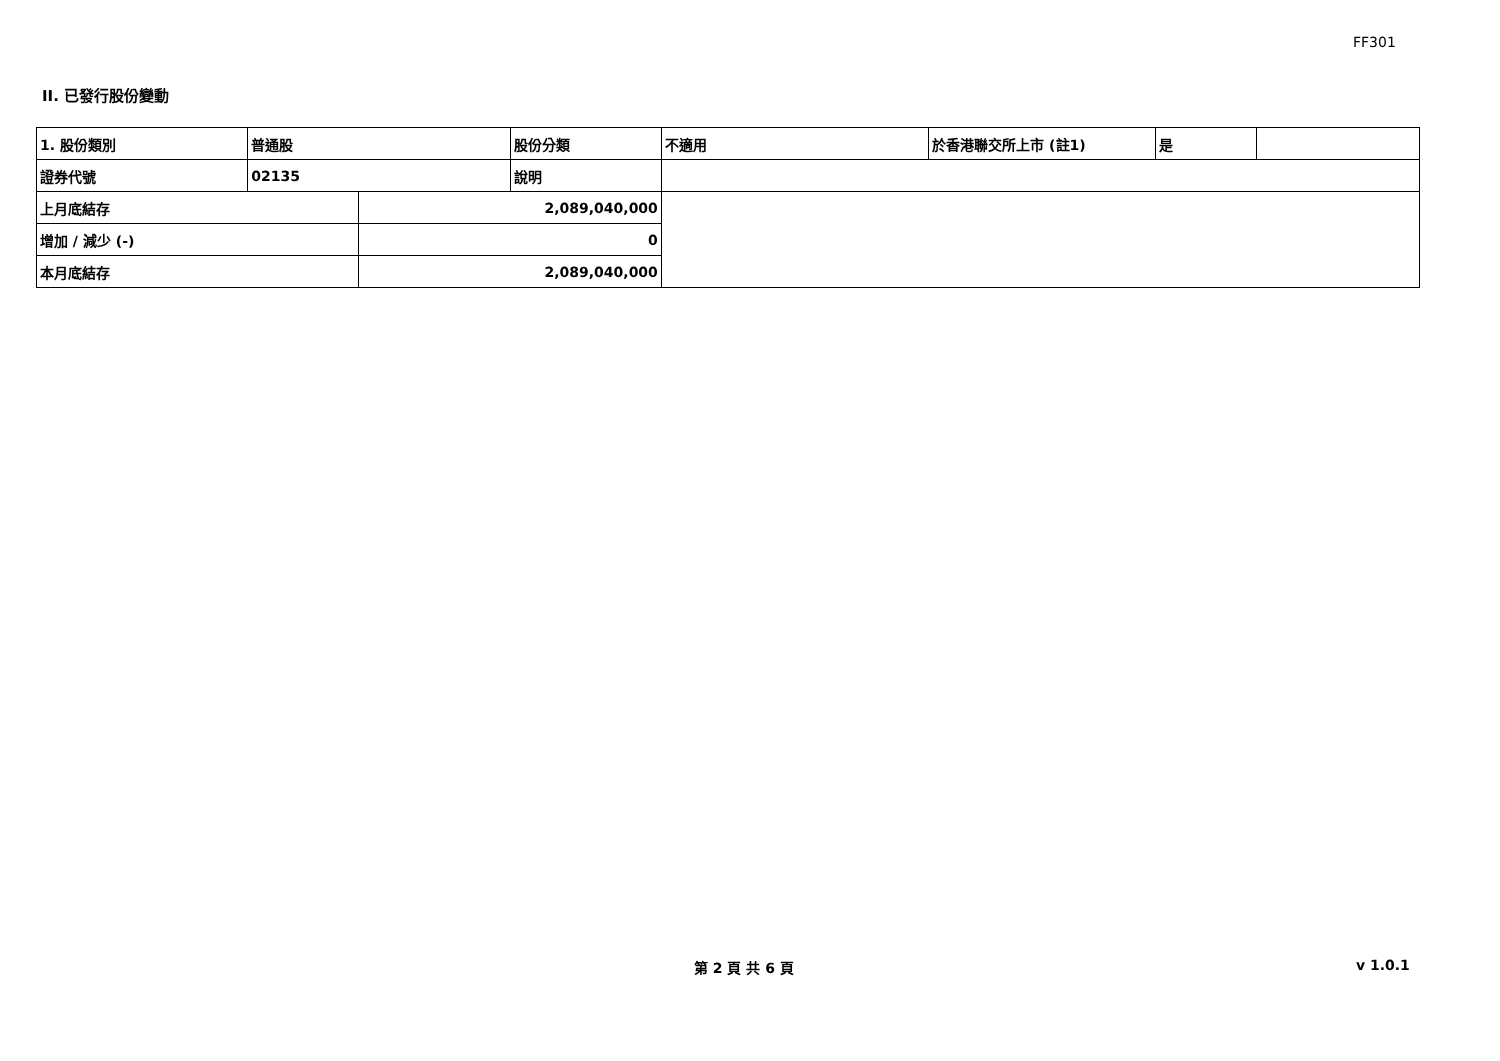FF301
II. 已發行股份變動
| 1. 股份類別 | 普通股 | | 股份分類 | 不適用 | 於香港聯交所上市 (註1) | 是 | |
| 證券代號 | 02135 | | 說明 | | | | |
| 上月底結存 | | 2,089,040,000 | | | | | |
| 增加 / 減少 (-) | | 0 | | | | | |
| 本月底結存 | | 2,089,040,000 | | | | | |
第 2 頁 共 6 頁 v 1.0.1